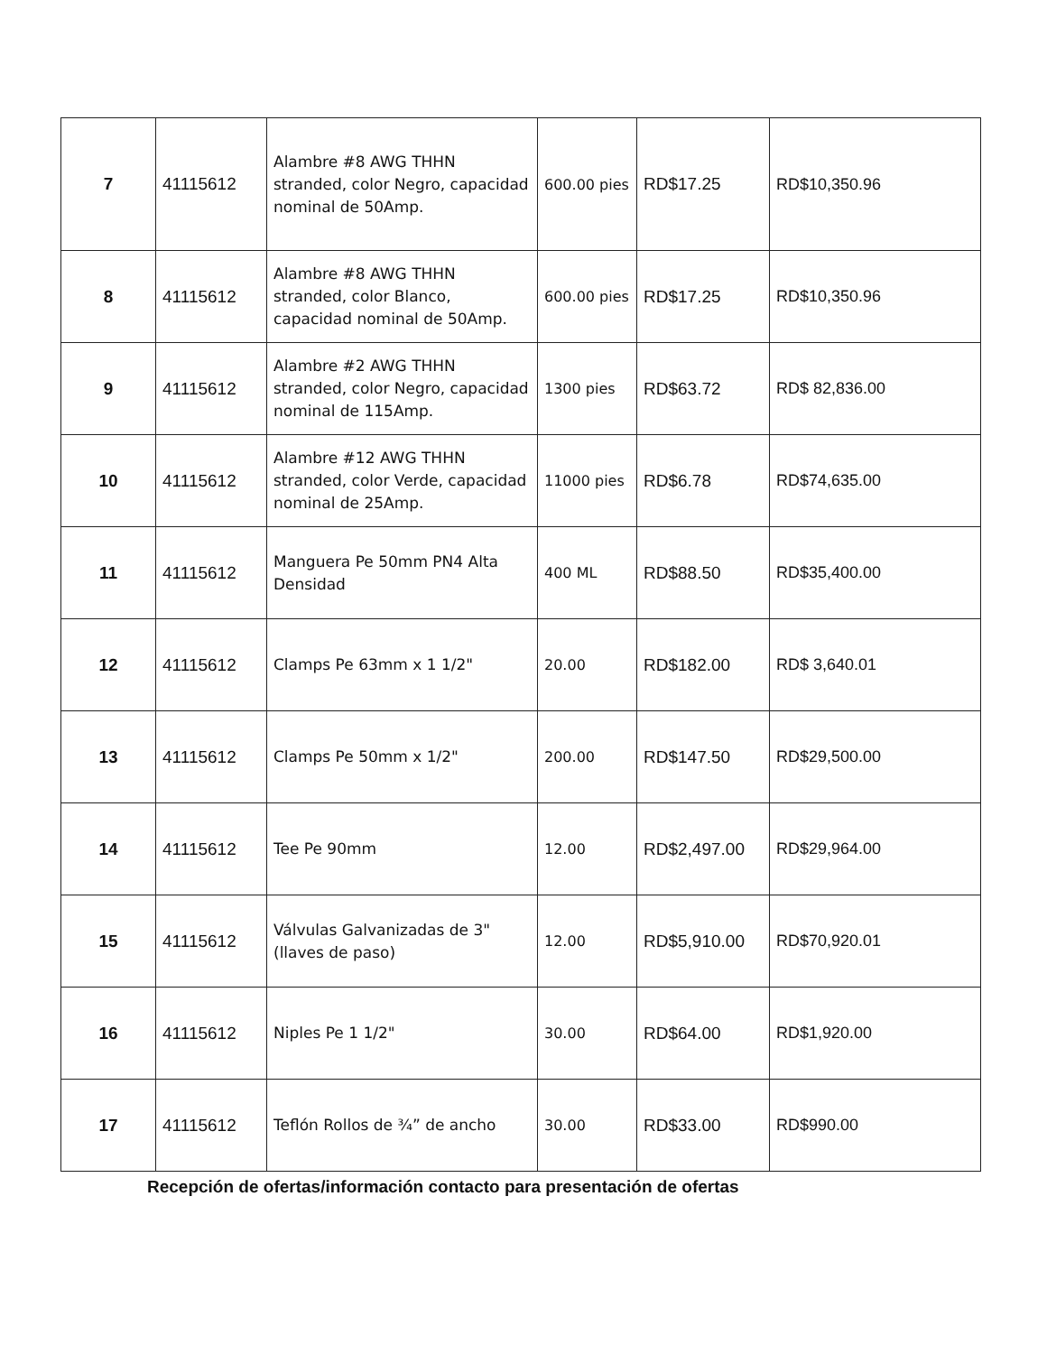| 7 | 41115612 | Alambre #8 AWG THHN stranded, color Negro, capacidad nominal de 50Amp. | 600.00 pies | RD$17.25 | RD$10,350.96 |
| 8 | 41115612 | Alambre #8 AWG THHN stranded, color Blanco, capacidad nominal de 50Amp. | 600.00 pies | RD$17.25 | RD$10,350.96 |
| 9 | 41115612 | Alambre #2 AWG THHN stranded, color Negro, capacidad nominal de 115Amp. | 1300 pies | RD$63.72 | RD$ 82,836.00 |
| 10 | 41115612 | Alambre #12 AWG THHN stranded, color Verde, capacidad nominal de 25Amp. | 11000 pies | RD$6.78 | RD$74,635.00 |
| 11 | 41115612 | Manguera Pe 50mm PN4 Alta Densidad | 400 ML | RD$88.50 | RD$35,400.00 |
| 12 | 41115612 | Clamps Pe 63mm x 1 1/2" | 20.00 | RD$182.00 | RD$ 3,640.01 |
| 13 | 41115612 | Clamps Pe 50mm x 1/2" | 200.00 | RD$147.50 | RD$29,500.00 |
| 14 | 41115612 | Tee Pe 90mm | 12.00 | RD$2,497.00 | RD$29,964.00 |
| 15 | 41115612 | Válvulas Galvanizadas de 3" (llaves de paso) | 12.00 | RD$5,910.00 | RD$70,920.01 |
| 16 | 41115612 | Niples Pe 1 1/2" | 30.00 | RD$64.00 | RD$1,920.00 |
| 17 | 41115612 | Teflón Rollos de ¾” de ancho | 30.00 | RD$33.00 | RD$990.00 |
Recepción de ofertas/información contacto para presentación de ofertas